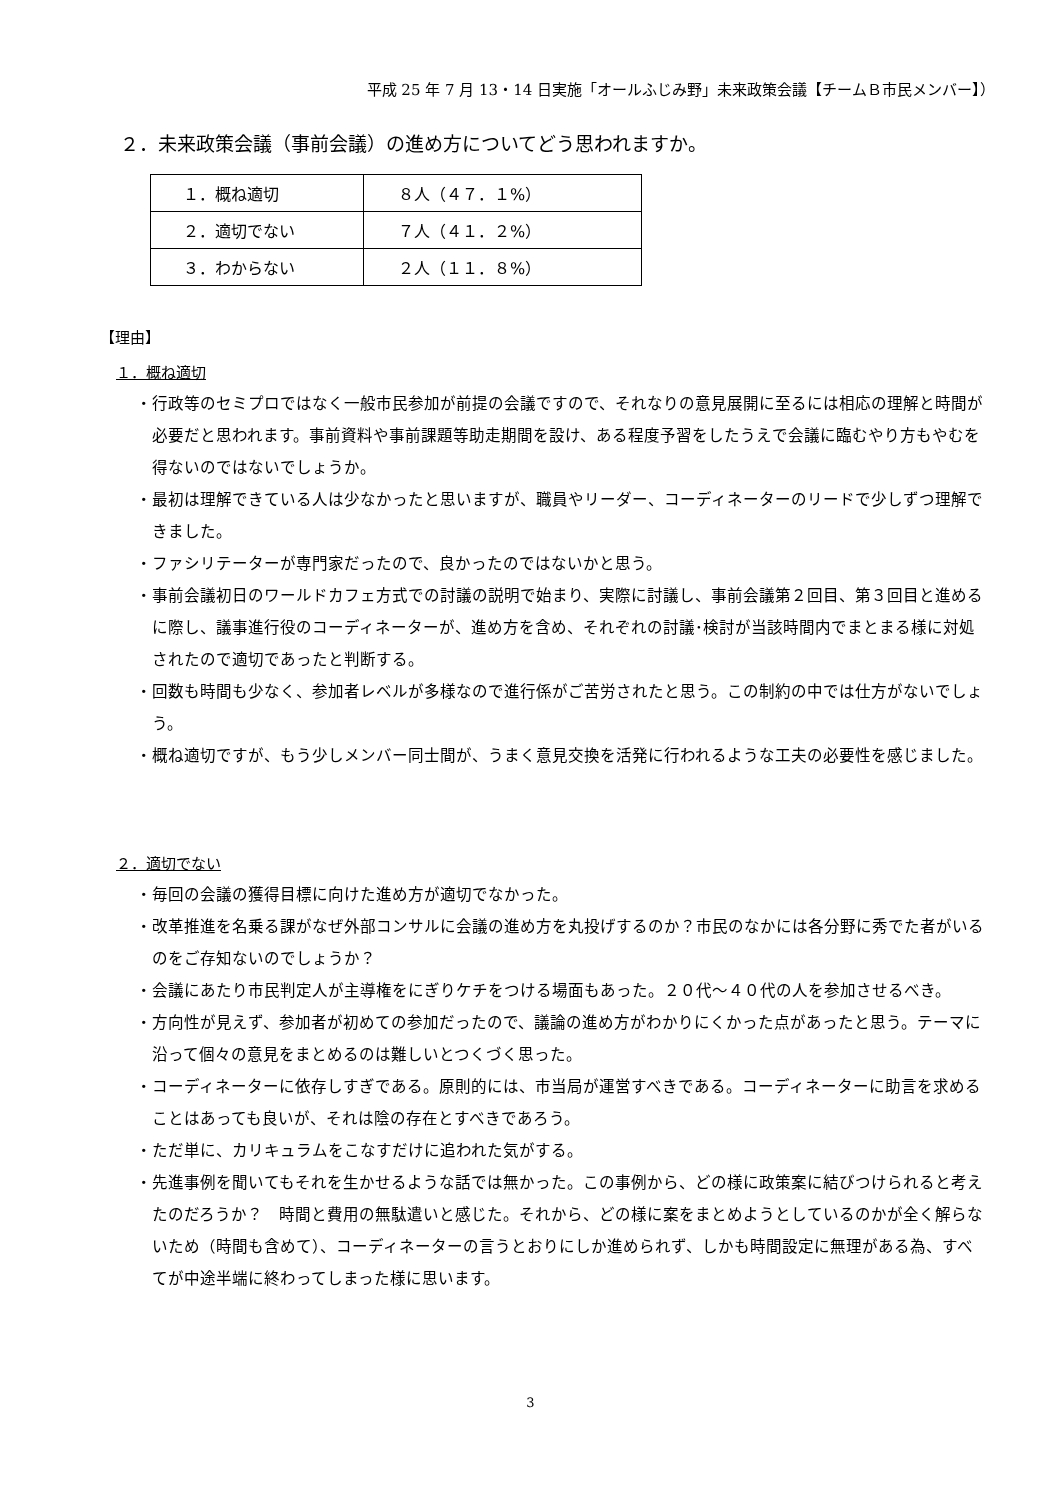平成 25 年 7 月 13・14 日実施「オールふじみ野」未来政策会議【チームＢ市民メンバー】）
２．未来政策会議（事前会議）の進め方についてどう思われますか。
| １．概ね適切 | ８人（４７．１%） |
| ２．適切でない | ７人（４１．２%） |
| ３．わからない | ２人（１１．８%） |
【理由】
１．概ね適切
・行政等のセミプロではなく一般市民参加が前提の会議ですので、それなりの意見展開に至るには相応の理解と時間が必要だと思われます。事前資料や事前課題等助走期間を設け、ある程度予習をしたうえで会議に臨むやり方もやむを得ないのではないでしょうか。
・最初は理解できている人は少なかったと思いますが、職員やリーダー、コーディネーターのリードで少しずつ理解できました。
・ファシリテーターが専門家だったので、良かったのではないかと思う。
・事前会議初日のワールドカフェ方式での討議の説明で始まり、実際に討議し、事前会議第２回目、第３回目と進めるに際し、議事進行役のコーディネーターが、進め方を含め、それぞれの討議･検討が当該時間内でまとまる様に対処されたので適切であったと判断する。
・回数も時間も少なく、参加者レベルが多様なので進行係がご苦労されたと思う。この制約の中では仕方がないでしょう。
・概ね適切ですが、もう少しメンバー同士間が、うまく意見交換を活発に行われるような工夫の必要性を感じました。
２．適切でない
・毎回の会議の獲得目標に向けた進め方が適切でなかった。
・改革推進を名乗る課がなぜ外部コンサルに会議の進め方を丸投げするのか？市民のなかには各分野に秀でた者がいるのをご存知ないのでしょうか？
・会議にあたり市民判定人が主導権をにぎりケチをつける場面もあった。２０代～４０代の人を参加させるべき。
・方向性が見えず、参加者が初めての参加だったので、議論の進め方がわかりにくかった点があったと思う。テーマに沿って個々の意見をまとめるのは難しいとつくづく思った。
・コーディネーターに依存しすぎである。原則的には、市当局が運営すべきである。コーディネーターに助言を求めることはあっても良いが、それは陰の存在とすべきであろう。
・ただ単に、カリキュラムをこなすだけに追われた気がする。
・先進事例を聞いてもそれを生かせるような話では無かった。この事例から、どの様に政策案に結びつけられると考えたのだろうか？　時間と費用の無駄遣いと感じた。それから、どの様に案をまとめようとしているのかが全く解らないため（時間も含めて）、コーディネーターの言うとおりにしか進められず、しかも時間設定に無理がある為、すべてが中途半端に終わってしまった様に思います。
3